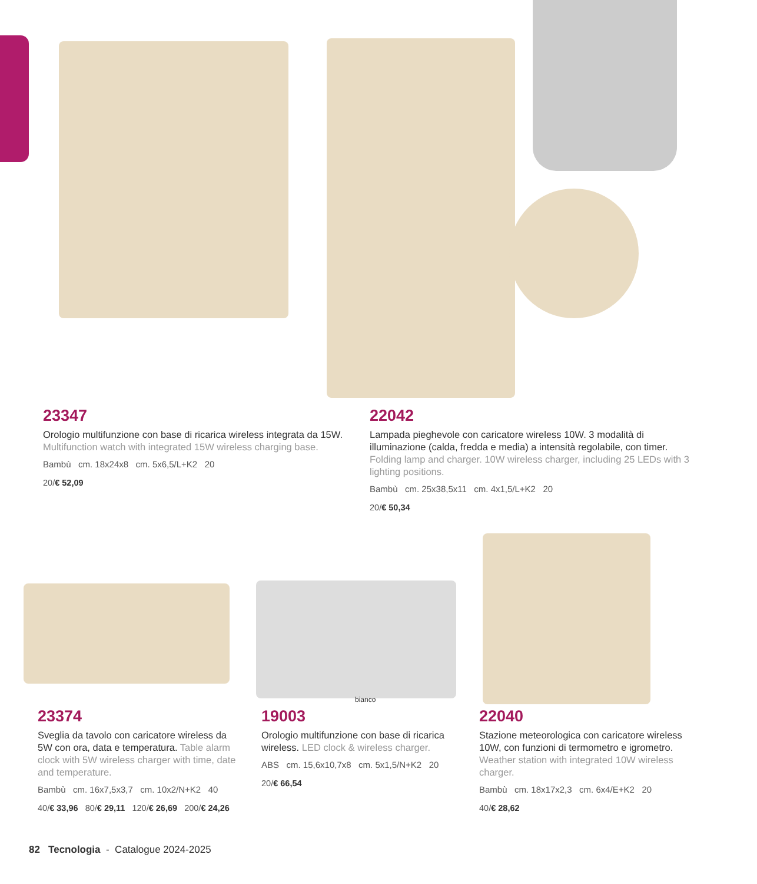23347
Orologio multifunzione con base di ricarica wireless integrata da 15W. Multifunction watch with integrated 15W wireless charging base.
Bambù cm. 18x24x8 cm. 5x6,5/L+K2 20
20/€ 52,09
22042
Lampada pieghevole con caricatore wireless 10W. 3 modalità di illuminazione (calda, fredda e media) a intensità regolabile, con timer. Folding lamp and charger. 10W wireless charger, including 25 LEDs with 3 lighting positions.
Bambù cm. 25x38,5x11 cm. 4x1,5/L+K2 20
20/€ 50,34
bianco
23374
Sveglia da tavolo con caricatore wireless da 5W con ora, data e temperatura. Table alarm clock with 5W wireless charger with time, date and temperature.
Bambù cm. 16x7,5x3,7 cm. 10x2/N+K2 40
40/€ 33,96 80/€ 29,11 120/€ 26,69 200/€ 24,26
19003
Orologio multifunzione con base di ricarica wireless. LED clock & wireless charger.
ABS cm. 15,6x10,7x8 cm. 5x1,5/N+K2 20
20/€ 66,54
22040
Stazione meteorologica con caricatore wireless 10W, con funzioni di termometro e igrometro. Weather station with integrated 10W wireless charger.
Bambù cm. 18x17x2,3 cm. 6x4/E+K2 20
40/€ 28,62
82 Tecnologia - Catalogue 2024-2025